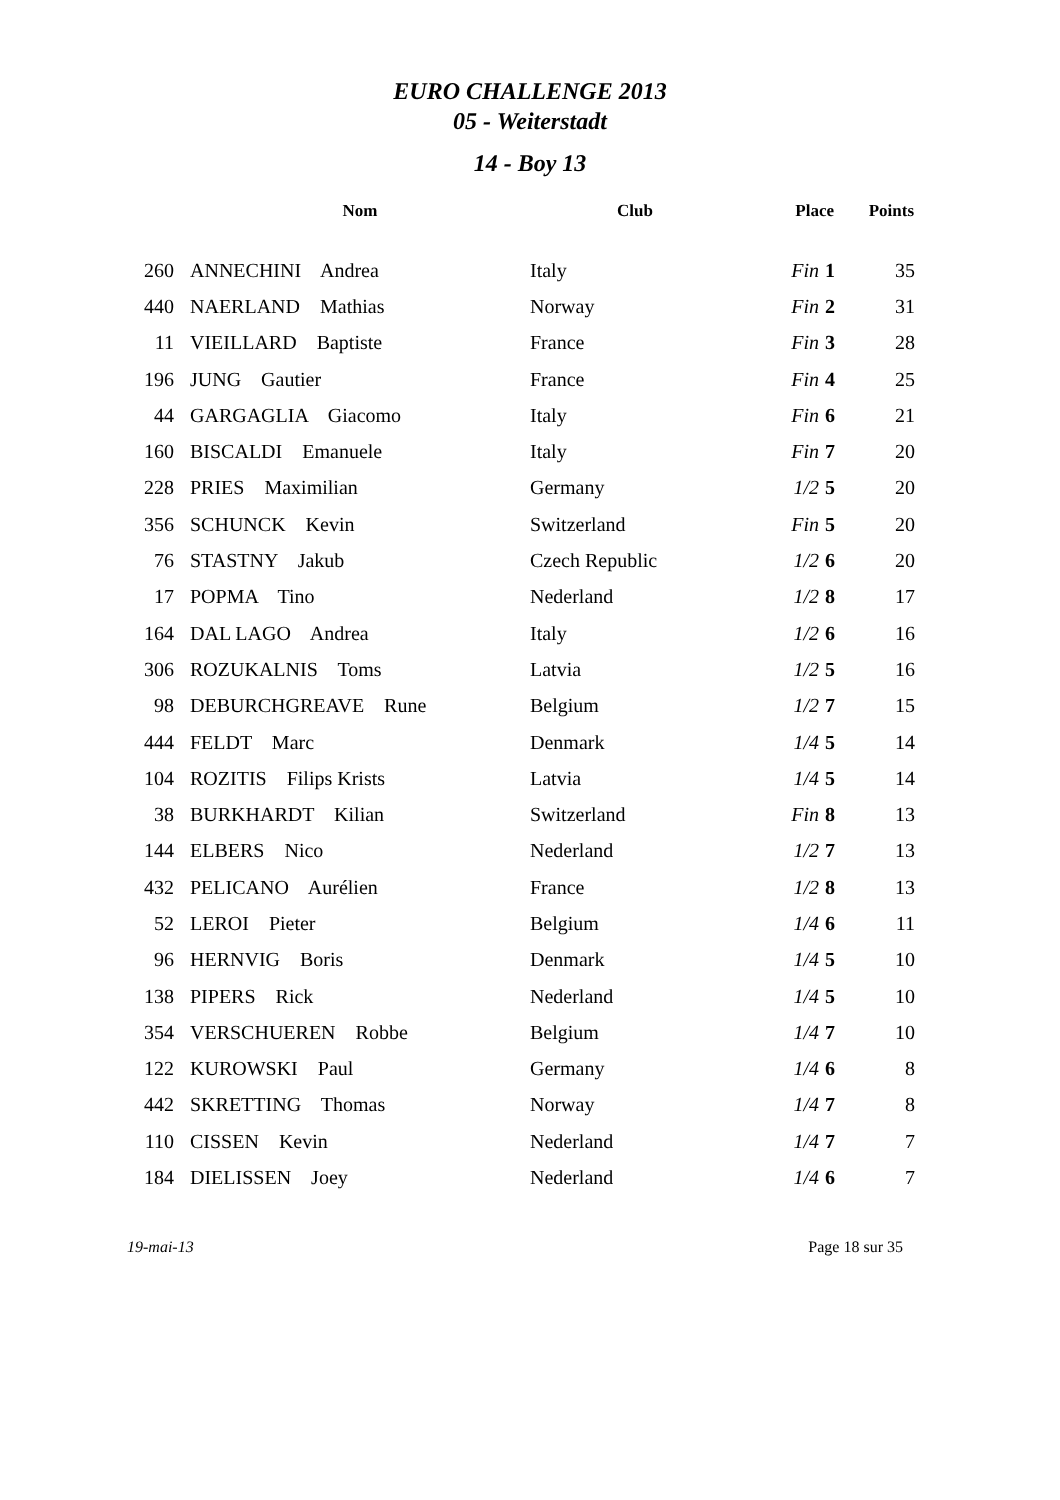EURO CHALLENGE 2013
05 - Weiterstadt
14 - Boy 13
| | Nom | Club | Place | Points |
| --- | --- | --- | --- | --- |
| 260 | ANNECHINI Andrea | Italy | Fin 1 | 35 |
| 440 | NAERLAND Mathias | Norway | Fin 2 | 31 |
| 11 | VIEILLARD Baptiste | France | Fin 3 | 28 |
| 196 | JUNG Gautier | France | Fin 4 | 25 |
| 44 | GARGAGLIA Giacomo | Italy | Fin 6 | 21 |
| 160 | BISCALDI Emanuele | Italy | Fin 7 | 20 |
| 228 | PRIES Maximilian | Germany | 1/2 5 | 20 |
| 356 | SCHUNCK Kevin | Switzerland | Fin 5 | 20 |
| 76 | STASTNY Jakub | Czech Republic | 1/2 6 | 20 |
| 17 | POPMA Tino | Nederland | 1/2 8 | 17 |
| 164 | DAL LAGO Andrea | Italy | 1/2 6 | 16 |
| 306 | ROZUKALNIS Toms | Latvia | 1/2 5 | 16 |
| 98 | DEBURCHGREAVE Rune | Belgium | 1/2 7 | 15 |
| 444 | FELDT Marc | Denmark | 1/4 5 | 14 |
| 104 | ROZITIS Filips Krists | Latvia | 1/4 5 | 14 |
| 38 | BURKHARDT Kilian | Switzerland | Fin 8 | 13 |
| 144 | ELBERS Nico | Nederland | 1/2 7 | 13 |
| 432 | PELICANO Aurélien | France | 1/2 8 | 13 |
| 52 | LEROI Pieter | Belgium | 1/4 6 | 11 |
| 96 | HERNVIG Boris | Denmark | 1/4 5 | 10 |
| 138 | PIPERS Rick | Nederland | 1/4 5 | 10 |
| 354 | VERSCHUEREN Robbe | Belgium | 1/4 7 | 10 |
| 122 | KUROWSKI Paul | Germany | 1/4 6 | 8 |
| 442 | SKRETTING Thomas | Norway | 1/4 7 | 8 |
| 110 | CISSEN Kevin | Nederland | 1/4 7 | 7 |
| 184 | DIELISSEN Joey | Nederland | 1/4 6 | 7 |
19-mai-13 Page 18 sur 35